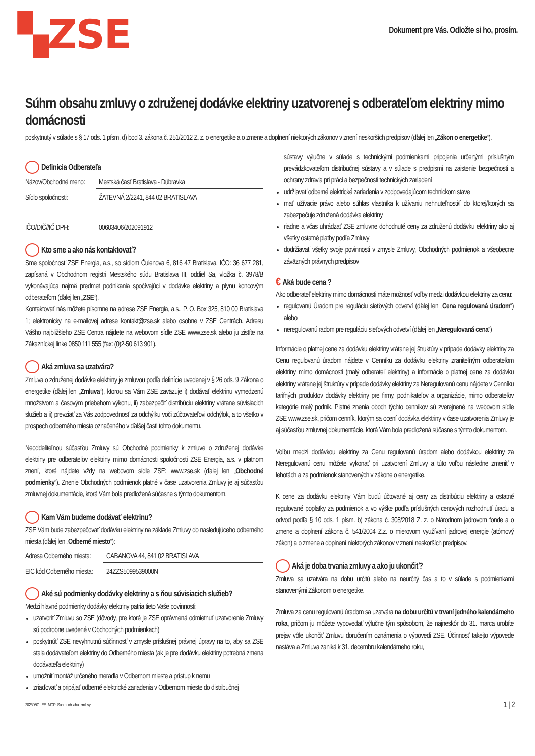▚ZSE
Dokument pre Vás. Odložte si ho, prosím.
Súhrn obsahu zmluvy o združenej dodávke elektriny uzatvorenej s odberateľom elektriny mimo domácnosti
poskytnutý v súlade s § 17 ods. 1 písm. d) bod 3. zákona č. 251/2012 Z. z. o energetike a o zmene a doplnení niektorých zákonov v znení neskorších predpisov (ďalej len „Zákon o energetike“).
Definícia Odberateľa
Názov/Obchodné meno: Mestská časť Bratislava - Dúbravka
Sídlo spoločnosti: ŽATEVNÁ 2/2241, 844 02 BRATISLAVA
IČO/DIČ//IČ DPH: 00603406/202091912
Kto sme a ako nás kontaktovať?
Sme spoločnosť ZSE Energia, a.s., so sídlom Čulenova 6, 816 47 Bratislava, IČO: 36 677 281, zapísaná v Obchodnom registri Mestského súdu Bratislava III, oddiel Sa, vložka č. 3978/B vykonávajúca najmä predmet podnikania spočívajúci v dodávke elektriny a plynu koncovým odberateľom (ďalej len „ZSE“).
Kontaktovať nás môžete písomne na adrese ZSE Energia, a.s., P. O. Box 325, 810 00 Bratislava 1; elektronicky na e-mailovej adrese kontakt@zse.sk alebo osobne v ZSE Centrách. Adresu Vášho najbližšieho ZSE Centra nájdete na webovom sídle ZSE www.zse.sk alebo ju zistíte na Zákazníckej linke 0850 111 555 (fax: (0)2-50 613 901).
Aká zmluva sa uzatvára?
Zmluva o združenej dodávke elektriny je zmluvou podľa definície uvedenej v § 26 ods. 9 Zákona o energetike (ďalej len „Zmluva“), ktorou sa Vám ZSE zaväzuje i) dodávať elektrinu vymedzenú množstvom a časovým priebehom výkonu, ii) zabezpečiť distribúciu elektriny vrátane súvisiacich služieb a ii) prevziať za Vás zodpovednosť za odchýlku voči zúčtovateľovi odchýlok, a to všetko v prospech odberného miesta označeného v ďalšej časti tohto dokumentu.
Neoddeliteľnou súčasťou Zmluvy sú Obchodné podmienky k zmluve o združenej dodávke elektriny pre odberateľov elektriny mimo domácnosti spoločnosti ZSE Energia, a.s. v platnom znení, ktoré nájdete vždy na webovom sídle ZSE: www.zse.sk (ďalej len „Obchodné podmienky“). Znenie Obchodných podmienok platné v čase uzatvorenia Zmluvy je aj súčasťou zmluvnej dokumentácie, ktorá Vám bola predložená súčasne s týmto dokumentom.
Kam Vám budeme dodávať elektrinu?
ZSE Vám bude zabezpečovať dodávku elektriny na základe Zmluvy do nasledujúceho odberného miesta (ďalej len „Odberné miesto“):
Adresa Odberného miesta: CABANOVA 44, 841 02 BRATISLAVA
EIC kód Odberného miesta: 24ZZS5099539000N
Aké sú podmienky dodávky elektriny a s ňou súvisiacich služieb?
Medzi hlavné podmienky dodávky elektriny patria tieto Vaše povinnosti:
uzatvoriť Zmluvu so ZSE (dôvody, pre ktoré je ZSE oprávnená odmietnuť uzatvorenie Zmluvy sú podrobne uvedené v Obchodných podmienkach)
poskytnúť ZSE nevyhnutnú súčinnosť v zmysle príslušnej právnej úpravy na to, aby sa ZSE stala dodávateľom elektriny do Odberného miesta (ak je pre dodávku elektriny potrebná zmena dodávateľa elektriny)
umožniť montáž určeného meradla v Odbernom mieste a prístup k nemu
zriaďovať a pripájať odberné elektrické zariadenia v Odbernom mieste do distribučnej
sústavy výlučne v súlade s technickými podmienkami pripojenia určenými príslušným prevádzkovateľom distribučnej sústavy a v súlade s predpismi na zaistenie bezpečnosti a ochrany zdravia pri práci a bezpečnosti technických zariadení
udržiavať odberné elektrické zariadenia v zodpovedajúcom technickom stave
mať užívacie právo alebo súhlas vlastníka k užívaniu nehnuteľnosti/í do ktorej/ktorých sa zabezpečuje združená dodávka elektriny
riadne a včas uhrádzať ZSE zmluvne dohodnuté ceny za združenú dodávku elektriny ako aj všetky ostatné platby podľa Zmluvy
dodržiavať všetky svoje povinnosti v zmysle Zmluvy, Obchodných podmienok a všeobecne záväzných právnych predpisov
€ Aká bude cena ?
Ako odberateľ elektriny mimo domácnosti máte možnosť voľby medzi dodávkou elektriny za cenu:
regulovanú Úradom pre reguláciu sieťových odvetví (ďalej len „Cena regulovaná úradom“) alebo
neregulovanú radom pre reguláciu sieťových odvetví (ďalej len „Neregulovaná cena“)
Informácie o platnej cene za dodávku elektriny vrátane jej štruktúry v prípade dodávky elektriny za Cenu regulovanú úradom nájdete v Cenníku za dodávku elektriny zraniteľným odberateľom elektriny mimo domácnosti (malý odberateľ elektriny) a informácie o platnej cene za dodávku elektriny vrátane jej štruktúry v prípade dodávky elektriny za Neregulovanú cenu nájdete v Cenníku tarifných produktov dodávky elektriny pre firmy, podnikateľov a organizácie, mimo odberateľov kategórie malý podnik. Platné znenia oboch týchto cenníkov sú zverejnené na webovom sídle ZSE www.zse.sk, pričom cenník, ktorým sa ocení dodávka elektriny v čase uzatvorenia Zmluvy je aj súčasťou zmluvnej dokumentácie, ktorá Vám bola predložená súčasne s týmto dokumentom.
Voľbu medzi dodávkou elektriny za Cenu regulovanú úradom alebo dodávkou elektriny za Neregulovanú cenu môžete vykonať pri uzatvorení Zmluvy a túto voľbu následne zmeniť v lehotách a za podmienok stanovených v zákone o energetike.
K cene za dodávku elektriny Vám budú účtované aj ceny za distribúciu elektriny a ostatné regulované poplatky za podmienok a vo výške podľa príslušných cenových rozhodnutí úradu a odvod podľa § 10 ods. 1 písm. b) zákona č. 308/2018 Z. z. o Národnom jadrovom fonde a o zmene a doplnení zákona č. 541/2004 Z.z. o mierovom využívaní jadrovej energie (atómový zákon) a o zmene a doplnení niektorých zákonov v znení neskorších predpisov.
Aká je doba trvania zmluvy a ako ju ukončiť?
Zmluva sa uzatvára na dobu určitú alebo na neurčitý čas a to v súlade s podmienkami stanovenými Zákonom o energetike.
Zmluva za cenu regulovanú úradom sa uzatvára na dobu určitú v trvaní jedného kalendárneho roka, pričom ju môžete vypovedať výlučne tým spôsobom, že najneskôr do 31. marca urobíte prejav vôle ukončiť Zmluvu doručením oznámenia o výpovedi ZSE. Účinnosť takejto výpovede nastáva a Zmluva zaniká k 31. decembru kalendárneho roku,
20230601_EE_MOP_Suhrn_obsahu_zmluvy 1 | 2